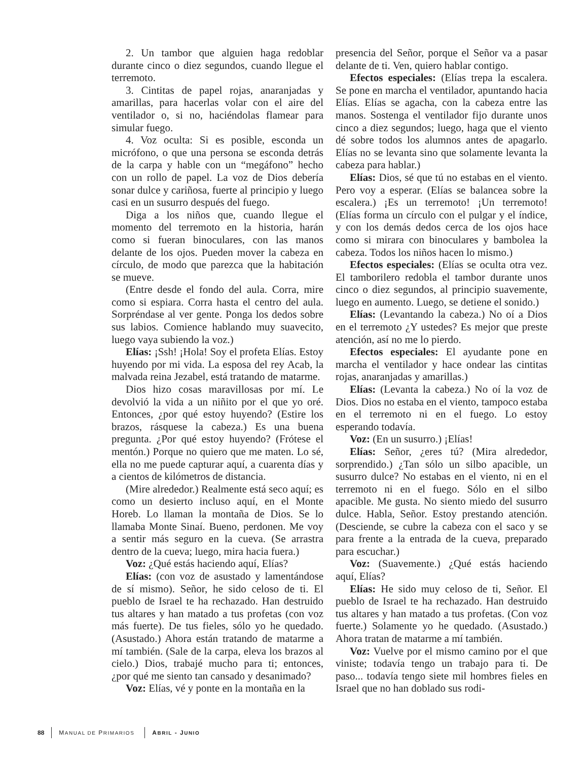2. Un tambor que alguien haga redoblar durante cinco o diez segundos, cuando llegue el terremoto.
3. Cintitas de papel rojas, anaranjadas y amarillas, para hacerlas volar con el aire del ventilador o, si no, haciéndolas flamear para simular fuego.
4. Voz oculta: Si es posible, esconda un micrófono, o que una persona se esconda detrás de la carpa y hable con un “megáfono” hecho con un rollo de papel. La voz de Dios debería sonar dulce y cariñosa, fuerte al principio y luego casi en un susurro después del fuego.
Diga a los niños que, cuando llegue el momento del terremoto en la historia, harán como si fueran binoculares, con las manos delante de los ojos. Pueden mover la cabeza en círculo, de modo que parezca que la habitación se mueve.
(Entre desde el fondo del aula. Corra, mire como si espiara. Corra hasta el centro del aula. Sorpréndase al ver gente. Ponga los dedos sobre sus labios. Comience hablando muy suavecito, luego vaya subiendo la voz.)
Elías: ¡Ssh! ¡Hola! Soy el profeta Elías. Estoy huyendo por mi vida. La esposa del rey Acab, la malvada reina Jezabel, está tratando de matarme.
Dios hizo cosas maravillosas por mí. Le devolvió la vida a un niñito por el que yo oré. Entonces, ¿por qué estoy huyendo? (Estire los brazos, rásquese la cabeza.) Es una buena pregunta. ¿Por qué estoy huyendo? (Frótese el mentón.) Porque no quiero que me maten. Lo sé, ella no me puede capturar aquí, a cuarenta días y a cientos de kilómetros de distancia.
(Mire alrededor.) Realmente está seco aquí; es como un desierto incluso aquí, en el Monte Horeb. Lo llaman la montaña de Dios. Se lo llamaba Monte Sinaí. Bueno, perdonen. Me voy a sentir más seguro en la cueva. (Se arrastra dentro de la cueva; luego, mira hacia fuera.)
Voz: ¿Qué estás haciendo aquí, Elías?
Elías: (con voz de asustado y lamentándose de sí mismo). Señor, he sido celoso de ti. El pueblo de Israel te ha rechazado. Han destruido tus altares y han matado a tus profetas (con voz más fuerte). De tus fieles, sólo yo he quedado. (Asustado.) Ahora están tratando de matarme a mí también. (Sale de la carpa, eleva los brazos al cielo.) Dios, trabajé mucho para ti; entonces, ¿por qué me siento tan cansado y desanimado?
Voz: Elías, vé y ponte en la montaña en la
presencia del Señor, porque el Señor va a pasar delante de ti. Ven, quiero hablar contigo.
Efectos especiales: (Elías trepa la escalera. Se pone en marcha el ventilador, apuntando hacia Elías. Elías se agacha, con la cabeza entre las manos. Sostenga el ventilador fijo durante unos cinco a diez segundos; luego, haga que el viento dé sobre todos los alumnos antes de apagarlo. Elías no se levanta sino que solamente levanta la cabeza para hablar.)
Elías: Dios, sé que tú no estabas en el viento. Pero voy a esperar. (Elías se balancea sobre la escalera.) ¡Es un terremoto! ¡Un terremoto! (Elías forma un círculo con el pulgar y el índice, y con los demás dedos cerca de los ojos hace como si mirara con binoculares y bambolea la cabeza. Todos los niños hacen lo mismo.)
Efectos especiales: (Elías se oculta otra vez. El tamborilero redobla el tambor durante unos cinco o diez segundos, al principio suavemente, luego en aumento. Luego, se detiene el sonido.)
Elías: (Levantando la cabeza.) No oí a Dios en el terremoto ¿Y ustedes? Es mejor que preste atención, así no me lo pierdo.
Efectos especiales: El ayudante pone en marcha el ventilador y hace ondear las cintitas rojas, anaranjadas y amarillas.)
Elías: (Levanta la cabeza.) No oí la voz de Dios. Dios no estaba en el viento, tampoco estaba en el terremoto ni en el fuego. Lo estoy esperando todavía.
Voz: (En un susurro.) ¡Elías!
Elías: Señor, ¿eres tú? (Mira alrededor, sorprendido.) ¿Tan sólo un silbo apacible, un susurro dulce? No estabas en el viento, ni en el terremoto ni en el fuego. Sólo en el silbo apacible. Me gusta. No siento miedo del susurro dulce. Habla, Señor. Estoy prestando atención. (Desciende, se cubre la cabeza con el saco y se para frente a la entrada de la cueva, preparado para escuchar.)
Voz: (Suavemente.) ¿Qué estás haciendo aquí, Elías?
Elías: He sido muy celoso de ti, Señor. El pueblo de Israel te ha rechazado. Han destruido tus altares y han matado a tus profetas. (Con voz fuerte.) Solamente yo he quedado. (Asustado.) Ahora tratan de matarme a mí también.
Voz: Vuelve por el mismo camino por el que viniste; todavía tengo un trabajo para ti. De paso... todavía tengo siete mil hombres fieles en Israel que no han doblado sus rodi-
88 MANUAL DE PRIMARIOS ABRIL - JUNIO